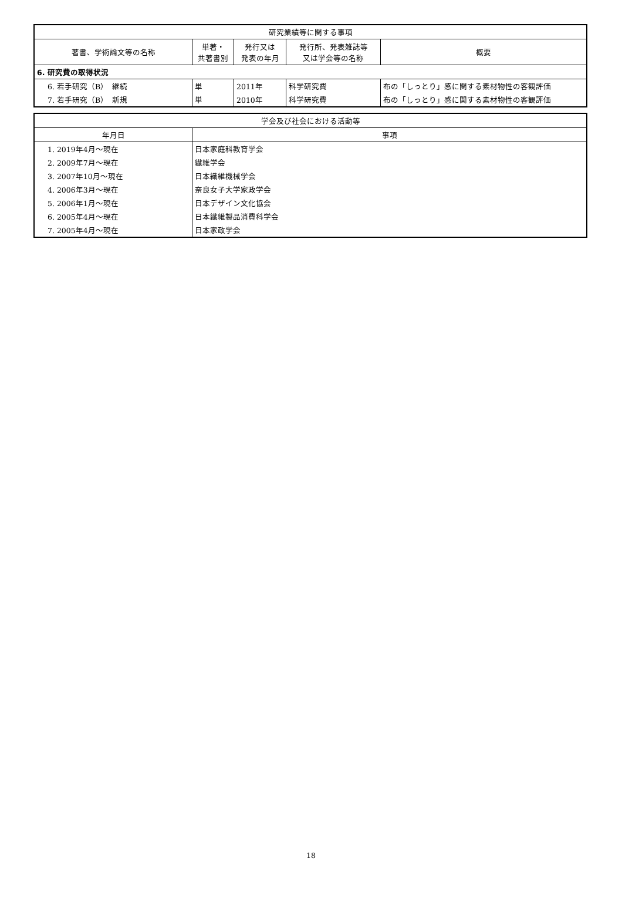| 研究業績等に関する事項 | | | | |
| --- | --- | --- | --- | --- |
| 著書、学術論文等の名称 | 単著・ 共著書別 | 発行又は 発表の年月 | 発行所、発表雑誌等 又は学会等の名称 | 概要 |
| 6. 研究費の取得状況 | | | | |
| 6. 若手研究（B） 継続 | 単 | 2011年 | 科学研究費 | 布の「しっとり」感に関する素材物性の客観評価 |
| 7. 若手研究（B） 新規 | 単 | 2010年 | 科学研究費 | 布の「しっとり」感に関する素材物性の客観評価 |
| 学会及び社会における活動等 | |
| --- | --- |
| 年月日 | 事項 |
| 1. 2019年4月～現在 | 日本家庭科教育学会 |
| 2. 2009年7月～現在 | 繊維学会 |
| 3. 2007年10月～現在 | 日本繊維機械学会 |
| 4. 2006年3月～現在 | 奈良女子大学家政学会 |
| 5. 2006年1月～現在 | 日本デザイン文化協会 |
| 6. 2005年4月～現在 | 日本繊維製品消費科学会 |
| 7. 2005年4月～現在 | 日本家政学会 |
18